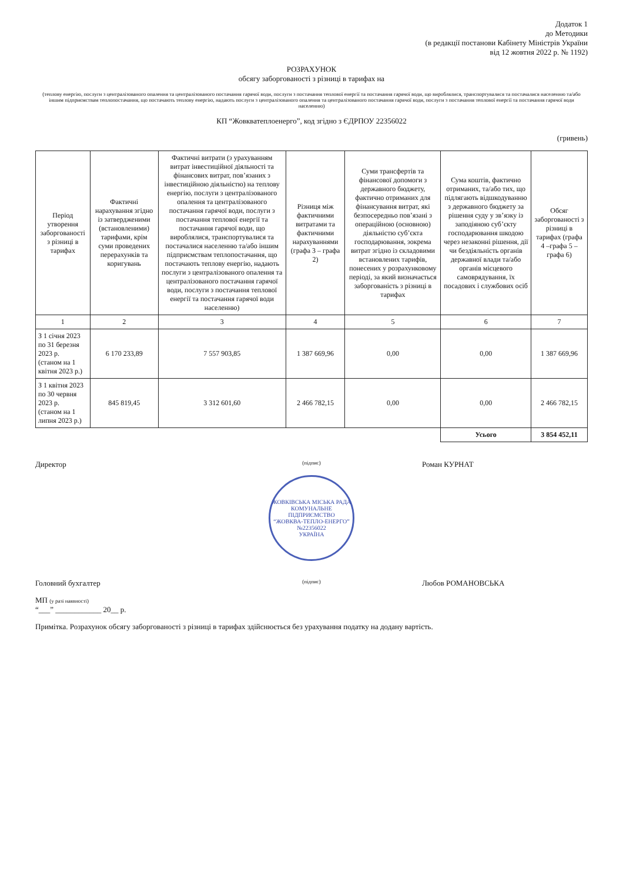Додаток 1
до Методики
(в редакції постанови Кабінету Міністрів України
від 12 жовтня 2022 р. № 1192)
РОЗРАХУНОК
обсягу заборгованості з різниці в тарифах на
(теплову енергію, послуги з централізованого опалення та централізованого постачання гарячої води, послуги з постачання теплової енергії та постачання гарячої води, що вироблялися, транспортувалися та постачалися населенню та/або іншим підприємствам теплопостачання, що постачають теплову енергію, надають послуги з централізованого опалення та централізованого постачання гарячої води, послуги з постачання теплової енергії та постачання гарячої води населенню)
КП “Жовкватеплоенерго”, код згідно з ЄДРПОУ 22356022
(гривень)
| Період утворення заборгованості з різниці в тарифах | Фактичні нарахування згідно із затвердженими (встановленими) тарифами, крім суми проведених перерахунків та коригувань | Фактичні витрати (з урахуванням витрат інвестиційної діяльності та фінансових витрат, пов’язаних з інвестиційною діяльністю) на теплову енергію, послуги з централізованого опалення та централізованого постачання гарячої води, послуги з постачання теплової енергії та постачання гарячої води, що вироблялися, транспортувалися та постачалися населенню та/або іншим підприємствам теплопостачання, що постачають теплову енергію, надають послуги з централізованого опалення та централізованого постачання гарячої води, послуги з постачання теплової енергії та постачання гарячої води населенню) | Різниця між фактичними витратами та фактичними нарахуваннями (графа 3 – графа 2) | Суми трансфертів та фінансової допомоги з державного бюджету, фактично отриманих для фінансування витрат, які безпосередньо пов’язані з операційною (основною) діяльністю суб’єкта господарювання, зокрема витрат згідно із складовими встановлених тарифів, понесених у розрахунковому періоді, за який визначається заборгованість з різниці в тарифах | Сума коштів, фактично отриманих, та/або тих, що підлягають відшкодуванню з державного бюджету за рішення суду у зв’язку із заподіяною суб’єкту господарювання шкодою через незаконні рішення, дії чи бездіяльність органів державної влади та/або органів місцевого самоврядування, їх посадових і службових осіб | Обсяг заборгованості з різниці в тарифах (графа 4 –графа 5 – графа 6) |
| --- | --- | --- | --- | --- | --- | --- |
| 1 | 2 | 3 | 4 | 5 | 6 | 7 |
| З 1 січня 2023 по 31 березня 2023 р. (станом на 1 квітня 2023 р.) | 6 170 233,89 | 7 557 903,85 | 1 387 669,96 | 0,00 | 0,00 | 1 387 669,96 |
| З 1 квітня 2023 по 30 червня 2023 р. (станом на 1 липня 2023 р.) | 845 819,45 | 3 312 601,60 | 2 466 782,15 | 0,00 | 0,00 | 2 466 782,15 |
| | | | | | Усього | 3 854 452,11 |
Директор
(підпис)
Роман КУРНАТ
ЖОВКІВСЬКА МІСЬКА РАДА
КОМУНАЛЬНЕ ПІДПРИЄМСТВО
“ЖОВКВА-ТЕПЛО-ЕНЕРГО”
№22356022
УКРАЇНА
Головний бухгалтер
(підпис)
Любов РОМАНОВСЬКА
МП (у разі наявності)
“___” ____________ 20__ р.
Примітка. Розрахунок обсягу заборгованості з різниці в тарифах здійснюється без урахування податку на додану вартість.